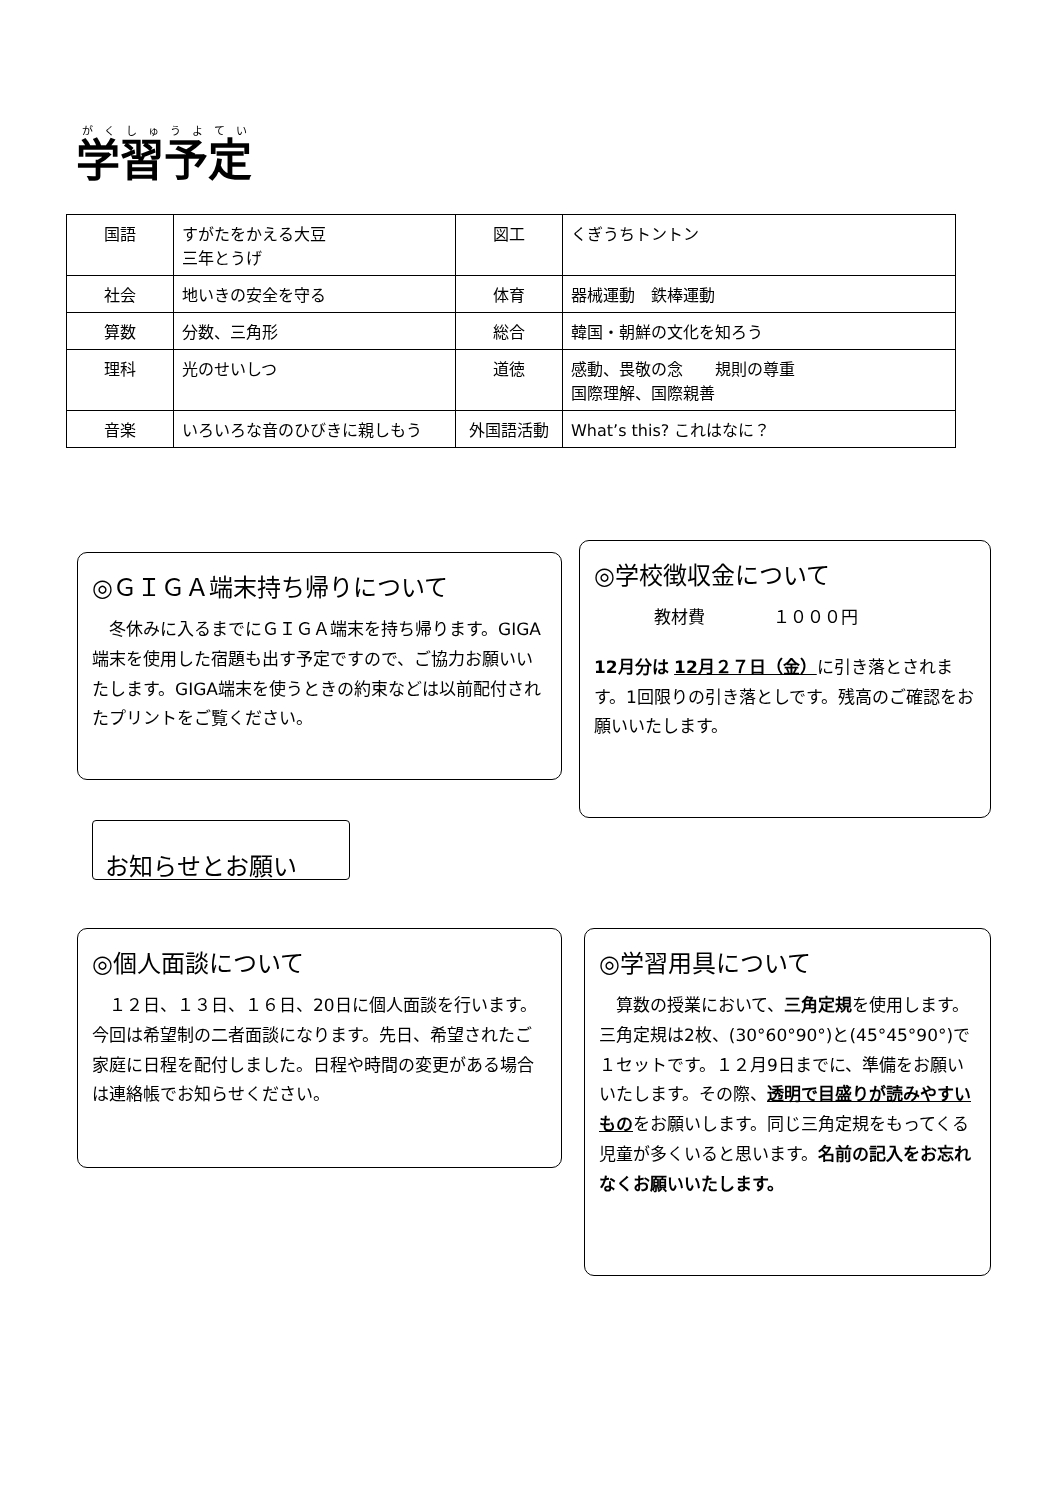学習予定
| 国語 | すがたをかえる大豆 三年とうげ | 図工 | くぎうちトントン |
| 社会 | 地いきの安全を守る | 体育 | 器械運動 鉄棒運動 |
| 算数 | 分数、三角形 | 総合 | 韓国・朝鮮の文化を知ろう |
| 理科 | 光のせいしつ | 道徳 | 感動、畏敬の念 規則の尊重 国際理解、国際親善 |
| 音楽 | いろいろな音のひびきに親しもう | 外国語活動 | What’s this? これはなに？ |
◎ＧＩＧＡ端末持ち帰りについて
　冬休みに入るまでにＧＩＧＡ端末を持ち帰ります。GIGA端末を使用した宿題も出す予定ですので、ご協力お願いいたします。GIGA端末を使うときの約束などは以前配付されたプリントをご覧ください。
◎学校徴収金について
教材費　　　　１０００円
12月分は 12月２７日（金）に引き落とされます。1回限りの引き落としです。残高のご確認をお願いいたします。
お知らせとお願い
◎個人面談について
　１２日、１３日、１６日、20日に個人面談を行います。今回は希望制の二者面談になります。先日、希望されたご家庭に日程を配付しました。日程や時間の変更がある場合は連絡帳でお知らせください。
◎学習用具について
　算数の授業において、三角定規を使用します。三角定規は2枚、(30°60°90°)と(45°45°90°)で１セットです。１２月9日までに、準備をお願いいたします。その際、透明で目盛りが読みやすいものをお願いします。同じ三角定規をもってくる児童が多くいると思います。名前の記入をお忘れなくお願いいたします。